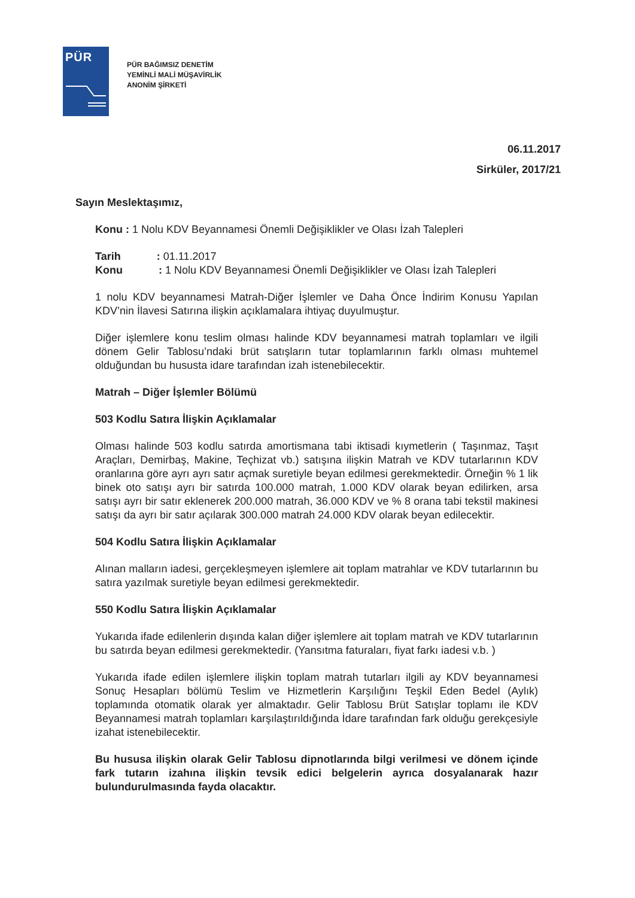PÜR
PÜR BAĞIMSIZ DENETİM
YEMİNLİ MALİ MÜŞAVİRLİK
ANONİM ŞİRKETİ
06.11.2017
Sirküler, 2017/21
Sayın Meslektaşımız,
Konu : 1 Nolu KDV Beyannamesi Önemli Değişiklikler ve Olası İzah Talepleri
Tarih : 01.11.2017
Konu : 1 Nolu KDV Beyannamesi Önemli Değişiklikler ve Olası İzah Talepleri
1 nolu KDV beyannamesi Matrah-Diğer İşlemler ve Daha Önce İndirim Konusu Yapılan KDV’nin İlavesi Satırına ilişkin açıklamalara ihtiyaç duyulmuştur.
Diğer işlemlere konu teslim olması halinde KDV beyannamesi matrah toplamları ve ilgili dönem Gelir Tablosu’ndaki brüt satışların tutar toplamlarının farklı olması muhtemel olduğundan bu hususta idare tarafından izah istenebilecektir.
Matrah – Diğer İşlemler Bölümü
503 Kodlu Satıra İlişkin Açıklamalar
Olması halinde 503 kodlu satırda amortismana tabi iktisadi kıymetlerin ( Taşınmaz, Taşıt Araçları, Demirbaş, Makine, Teçhizat vb.) satışına ilişkin Matrah ve KDV tutarlarının KDV oranlarına göre ayrı ayrı satır açmak suretiyle beyan edilmesi gerekmektedir. Örneğin % 1 lik binek oto satışı ayrı bir satırda 100.000 matrah, 1.000 KDV olarak beyan edilirken, arsa satışı ayrı bir satır eklenerek 200.000 matrah, 36.000 KDV ve % 8 orana tabi tekstil makinesi satışı da ayrı bir satır açılarak 300.000 matrah 24.000 KDV olarak beyan edilecektir.
504 Kodlu Satıra İlişkin Açıklamalar
Alınan malların iadesi, gerçekleşmeyen işlemlere ait toplam matrahlar ve KDV tutarlarının bu satıra yazılmak suretiyle beyan edilmesi gerekmektedir.
550 Kodlu Satıra İlişkin Açıklamalar
Yukarıda ifade edilenlerin dışında kalan diğer işlemlere ait toplam matrah ve KDV tutarlarının bu satırda beyan edilmesi gerekmektedir. (Yansıtma faturaları, fiyat farkı iadesi v.b. )
Yukarıda ifade edilen işlemlere ilişkin toplam matrah tutarları ilgili ay KDV beyannamesi Sonuç Hesapları bölümü Teslim ve Hizmetlerin Karşılığını Teşkil Eden Bedel (Aylık) toplamında otomatik olarak yer almaktadır. Gelir Tablosu Brüt Satışlar toplamı ile KDV Beyannamesi matrah toplamları karşılaştırıldığında İdare tarafından fark olduğu gerekçesiyle izahat istenebilecektir.
Bu hususa ilişkin olarak Gelir Tablosu dipnotlarında bilgi verilmesi ve dönem içinde fark tutarın izahına ilişkin tevsik edici belgelerin ayrıca dosyalanarak hazır bulundurulmasında fayda olacaktır.